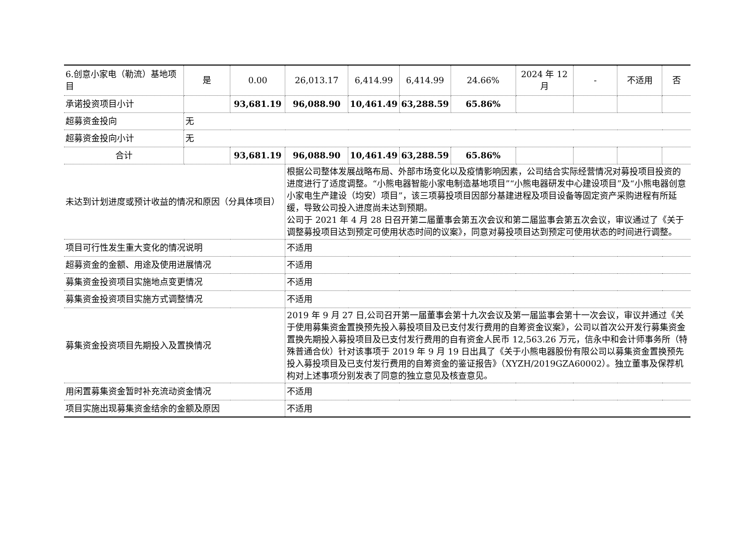| 6.创意小家电（勒流）基地项目 | 是 | 0.00 | 26,013.17 | 6,414.99 | 6,414.99 | 24.66% | 2024 年 12 月 | - | 不适用 | 否 |
| 承诺投资项目小计 | | 93,681.19 | 96,088.90 | 10,461.49 | 63,288.59 | 65.86% | | | | |
| 超募资金投向 | 无 | | | | | | | | | |
| 超募资金投向小计 | 无 | | | | | | | | | |
| 合计 | | 93,681.19 | 96,088.90 | 10,461.49 | 63,288.59 | 65.86% | | | | |
| 未达到计划进度或预计收益的情况和原因（分具体项目） | | | 根据公司整体发展战略布局、外部市场变化以及疫情影响因素，公司结合实际经营情况对募投项目投资的进度进行了适度调整。“小熊电器智能小家电制造基地项目”“小熊电器研发中心建设项目”及“小熊电器创意小家电生产建设（均安）项目”，该三项募投项目因部分基建进程及项目设备等固定资产采购进程有所延缓，导致公司投入进度尚未达到预期。 公司于 2021 年 4 月 28 日召开第二届董事会第五次会议和第二届监事会第五次会议，审议通过了《关于调整募投项目达到预定可使用状态时间的议案》，同意对募投项目达到预定可使用状态的时间进行调整。 | | | | | | | |
| 项目可行性发生重大变化的情况说明 | | | 不适用 | | | | | | | |
| 超募资金的金额、用途及使用进展情况 | | | 不适用 | | | | | | | |
| 募集资金投资项目实施地点变更情况 | | | 不适用 | | | | | | | |
| 募集资金投资项目实施方式调整情况 | | | 不适用 | | | | | | | |
| 募集资金投资项目先期投入及置换情况 | | | 2019 年 9 月 27 日,公司召开第一届董事会第十九次会议及第一届监事会第十一次会议，审议并通过《关于使用募集资金置换预先投入募投项目及已支付发行费用的自筹资金议案》，公司以首次公开发行募集资金置换先期投入募投项目及已支付发行费用的自有资金人民币 12,563.26 万元，信永中和会计师事务所（特殊普通合伙）针对该事项于 2019 年 9 月 19 日出具了《关于小熊电器股份有限公司以募集资金置换预先投入募投项目及已支付发行费用的自筹资金的鉴证报告》（XYZH/2019GZA60002）。独立董事及保荐机构对上述事项分别发表了同意的独立意见及核查意见。 | | | | | | | |
| 用闲置募集资金暂时补充流动资金情况 | | | 不适用 | | | | | | | |
| 项目实施出现募集资金结余的金额及原因 | | | 不适用 | | | | | | | |